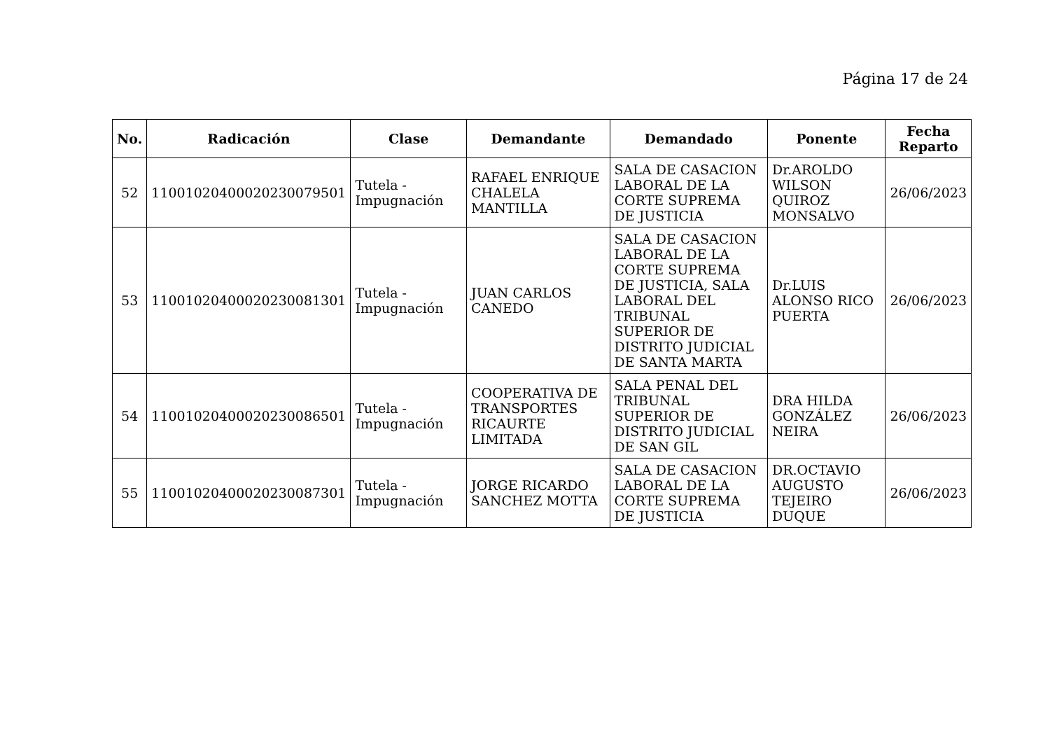Página 17 de 24
| No. | Radicación | Clase | Demandante | Demandado | Ponente | Fecha Reparto |
| --- | --- | --- | --- | --- | --- | --- |
| 52 | 11001020400020230079501 | Tutela - Impugnación | RAFAEL ENRIQUE CHALELA MANTILLA | SALA DE CASACION LABORAL DE LA CORTE SUPREMA DE JUSTICIA | Dr.AROLDO WILSON QUIROZ MONSALVO | 26/06/2023 |
| 53 | 11001020400020230081301 | Tutela - Impugnación | JUAN CARLOS CANEDO | SALA DE CASACION LABORAL DE LA CORTE SUPREMA DE JUSTICIA, SALA LABORAL DEL TRIBUNAL SUPERIOR DE DISTRITO JUDICIAL DE SANTA MARTA | Dr.LUIS ALONSO RICO PUERTA | 26/06/2023 |
| 54 | 11001020400020230086501 | Tutela - Impugnación | COOPERATIVA DE TRANSPORTES RICAURTE LIMITADA | SALA PENAL DEL TRIBUNAL SUPERIOR DE DISTRITO JUDICIAL DE SAN GIL | DRA HILDA GONZÁLEZ NEIRA | 26/06/2023 |
| 55 | 11001020400020230087301 | Tutela - Impugnación | JORGE RICARDO SANCHEZ MOTTA | SALA DE CASACION LABORAL DE LA CORTE SUPREMA DE JUSTICIA | DR.OCTAVIO AUGUSTO TEJEIRO DUQUE | 26/06/2023 |